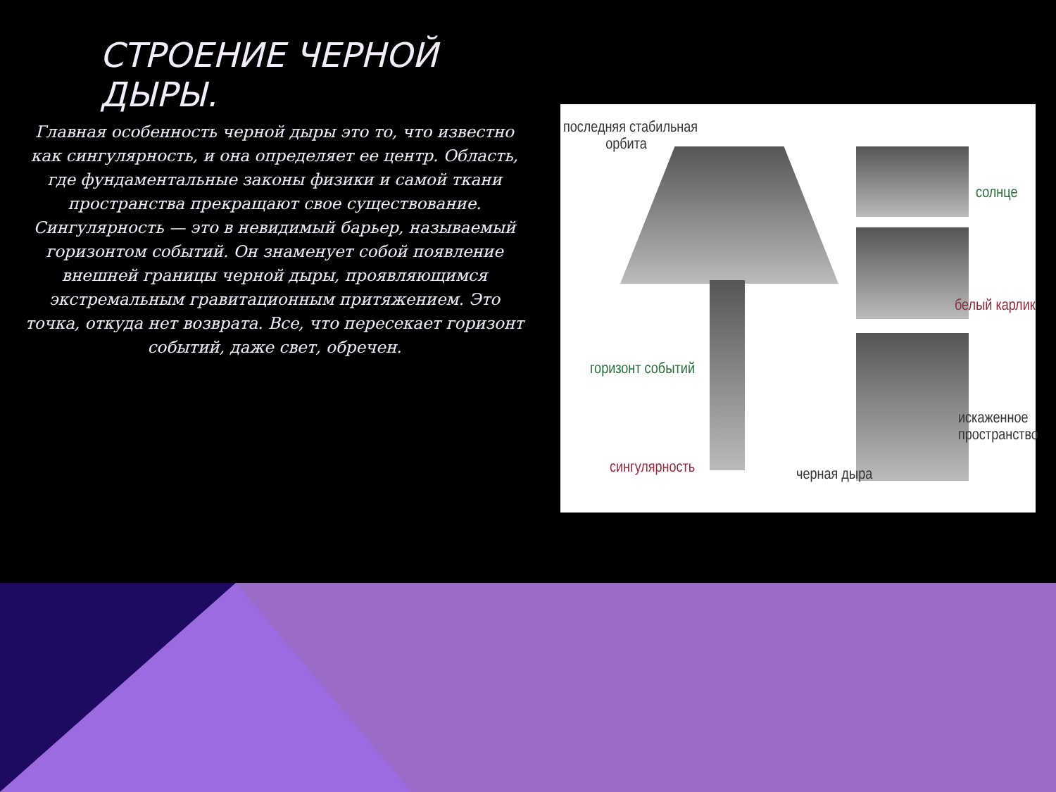СТРОЕНИЕ ЧЕРНОЙ ДЫРЫ.
Главная особенность черной дыры это то, что известно как сингулярность, и она определяет ее центр. Область, где фундаментальные законы физики и самой ткани пространства прекращают свое существование. Сингулярность — это в невидимый барьер, называемый горизонтом событий. Он знаменует собой появление внешней границы черной дыры, проявляющимся экстремальным гравитационным притяжением. Это точка, откуда нет возврата. Все, что пересекает горизонт событий, даже свет, обречен.
последняя стабильная
орбита
солнце
белый карлик
горизонт событий
искаженное
пространство
сингулярность черная дыра